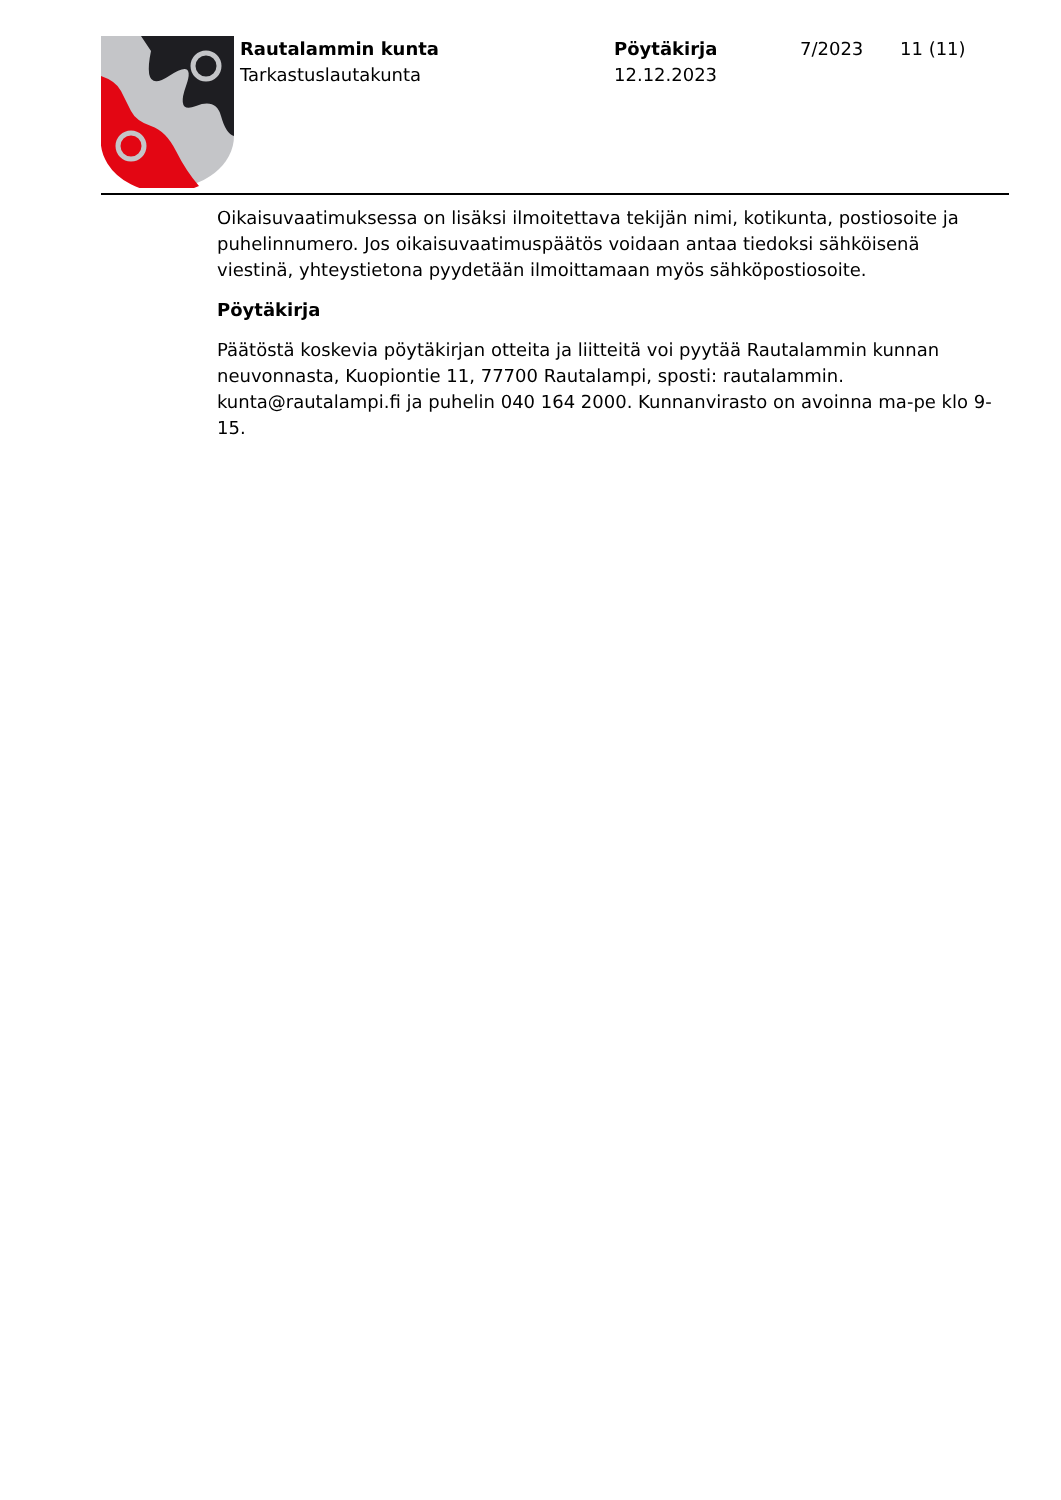Rautalammin kunta
Tarkastuslautakunta
Pöytäkirja
12.12.2023
7/2023 11 (11)
Oikaisuvaatimuksessa on lisäksi ilmoitettava tekijän nimi, kotikunta, postiosoite ja puhelinnumero. Jos oikaisuvaatimuspäätös voidaan antaa tiedoksi sähköisenä viestinä, yhteystietona pyydetään ilmoittamaan myös sähköpostiosoite.
Pöytäkirja
Päätöstä koskevia pöytäkirjan otteita ja liitteitä voi pyytää Rautalammin kunnan neuvonnasta, Kuopiontie 11, 77700 Rautalampi, sposti: rautalammin. kunta@rautalampi.fi ja puhelin 040 164 2000. Kunnanvirasto on avoinna ma-pe klo 9-15.